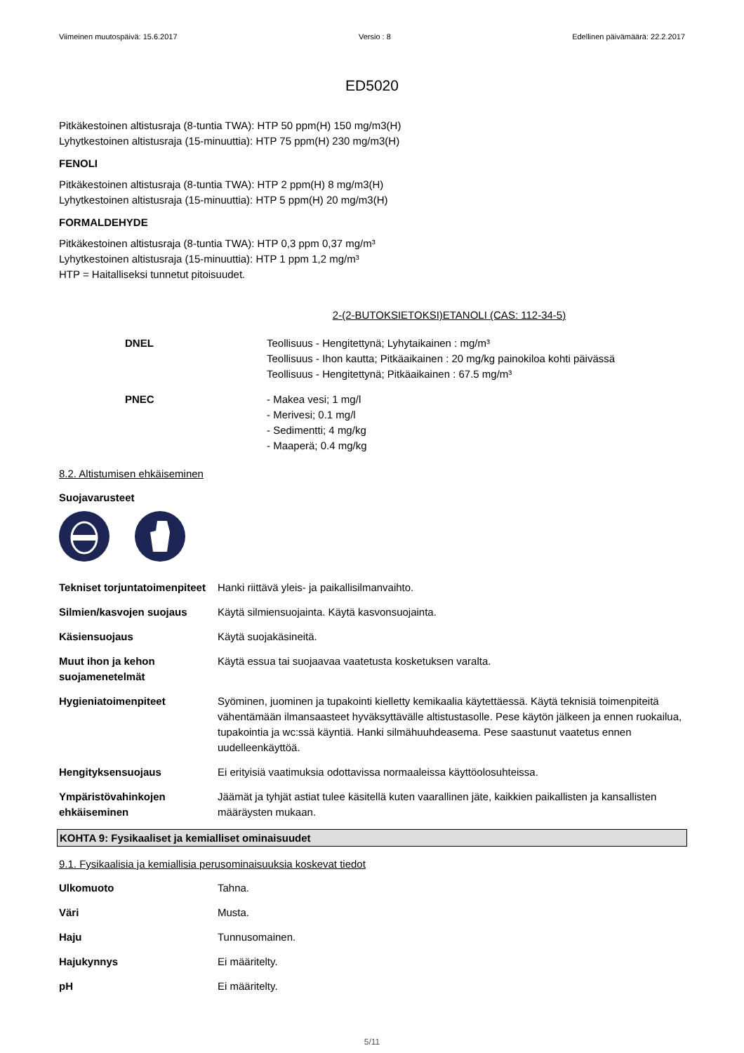Viimeinen muutospäivä: 15.6.2017 Versio : 8 Edellinen päivämäärä: 22.2.2017
ED5020
Pitkäkestoinen altistusraja (8-tuntia TWA): HTP 50 ppm(H) 150 mg/m3(H)
Lyhytkestoinen altistusraja (15-minuuttia): HTP 75 ppm(H) 230 mg/m3(H)
FENOLI
Pitkäkestoinen altistusraja (8-tuntia TWA): HTP 2 ppm(H) 8 mg/m3(H)
Lyhytkestoinen altistusraja (15-minuuttia): HTP 5 ppm(H) 20 mg/m3(H)
FORMALDEHYDE
Pitkäkestoinen altistusraja (8-tuntia TWA): HTP 0,3 ppm 0,37 mg/m³
Lyhytkestoinen altistusraja (15-minuuttia): HTP 1 ppm 1,2 mg/m³
HTP = Haitalliseksi tunnetut pitoisuudet.
2-(2-BUTOKSIETOKSI)ETANOLI (CAS: 112-34-5)
| DNEL | Teollisuus - Hengitettynä; Lyhytaikainen : mg/m³ Teollisuus - Ihon kautta; Pitkäaikainen : 20 mg/kg painokiloa kohti päivässä Teollisuus - Hengitettynä; Pitkäaikainen : 67.5 mg/m³ |
| PNEC | - Makea vesi; 1 mg/l - Merivesi; 0.1 mg/l - Sedimentti; 4 mg/kg - Maaperä; 0.4 mg/kg |
8.2. Altistumisen ehkäiseminen
Suojavarusteet
| Tekniset torjuntatoimenpiteet | Hanki riittävä yleis- ja paikallisilmanvaihto. |
| Silmien/kasvojen suojaus | Käytä silmiensuojainta. Käytä kasvonsuojainta. |
| Käsiensuojaus | Käytä suojakäsineitä. |
| Muut ihon ja kehon suojamenetelmät | Käytä essua tai suojaavaa vaatetusta kosketuksen varalta. |
| Hygieniatoimenpiteet | Syöminen, juominen ja tupakointi kielletty kemikaalia käytettäessä. Käytä teknisiä toimenpiteitä vähentämään ilmansaasteet hyväksyttävälle altistustasolle. Pese käytön jälkeen ja ennen ruokailua, tupakointia ja wc:ssä käyntiä. Hanki silmähuuhdeasema. Pese saastunut vaatetus ennen uudelleenkäyttöä. |
| Hengityksensuojaus | Ei erityisiä vaatimuksia odottavissa normaaleissa käyttöolosuhteissa. |
| Ympäristövahinkojen ehkäiseminen | Jäämät ja tyhjät astiat tulee käsitellä kuten vaarallinen jäte, kaikkien paikallisten ja kansallisten määräysten mukaan. |
KOHTA 9: Fysikaaliset ja kemialliset ominaisuudet
9.1. Fysikaalisia ja kemiallisia perusominaisuuksia koskevat tiedot
| Ulkomuoto | Tahna. |
| Väri | Musta. |
| Haju | Tunnusomainen. |
| Hajukynnys | Ei määritelty. |
| pH | Ei määritelty. |
5/11